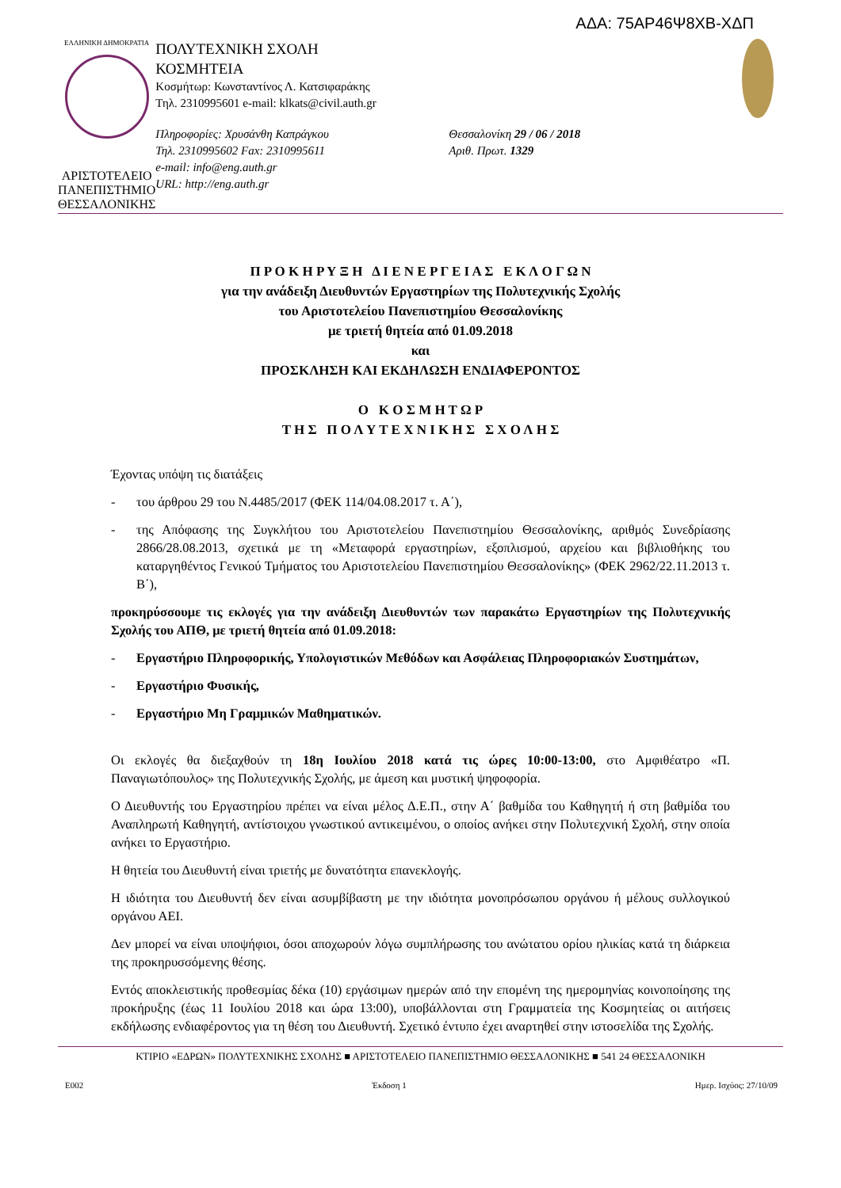ΑΔΑ: 75ΑΡ46Ψ8ΧΒ-ΧΔΠ
ΕΛΛΗΝΙΚΗ ΔΗΜΟΚΡΑΤΙΑ
ΑΡΙΣΤΟΤΕΛΕΙΟ
ΠΑΝΕΠΙΣΤΗΜΙΟ
ΘΕΣΣΑΛΟΝΙΚΗΣ
ΠΟΛΥΤΕΧΝΙΚΗ ΣΧΟΛΗ
ΚΟΣΜΗΤΕΙΑ
Κοσμήτωρ: Κωνσταντίνος Λ. Κατσιφαράκης
Τηλ. 2310995601 e-mail: klkats@civil.auth.gr
Πληροφορίες: Χρυσάνθη Καπράγκου
Τηλ. 2310995602 Fax: 2310995611
e-mail: info@eng.auth.gr
URL: http://eng.auth.gr
Θεσσαλονίκη 29 / 06 / 2018
Αριθ. Πρωτ. 1329
Π Ρ Ο Κ Η Ρ Υ Ξ Η Δ Ι Ε Ν Ε Ρ Γ Ε Ι Α Σ Ε Κ Λ Ο Γ Ω Ν
για την ανάδειξη Διευθυντών Εργαστηρίων της Πολυτεχνικής Σχολής
του Αριστοτελείου Πανεπιστημίου Θεσσαλονίκης
με τριετή θητεία από 01.09.2018
και
ΠΡΟΣΚΛΗΣΗ ΚΑΙ ΕΚΔΗΛΩΣΗ ΕΝΔΙΑΦΕΡΟΝΤΟΣ
Ο Κ Ο Σ Μ Η Τ Ω Ρ
Τ Η Σ Π Ο Λ Υ Τ Ε Χ Ν Ι Κ Η Σ Σ Χ Ο Λ Η Σ
Έχοντας υπόψη τις διατάξεις
- του άρθρου 29 του Ν.4485/2017 (ΦΕΚ 114/04.08.2017 τ. Α΄),
- της Απόφασης της Συγκλήτου του Αριστοτελείου Πανεπιστημίου Θεσσαλονίκης, αριθμός Συνεδρίασης 2866/28.08.2013, σχετικά με τη «Μεταφορά εργαστηρίων, εξοπλισμού, αρχείου και βιβλιοθήκης του καταργηθέντος Γενικού Τμήματος του Αριστοτελείου Πανεπιστημίου Θεσσαλονίκης» (ΦΕΚ 2962/22.11.2013 τ. Β΄),
προκηρύσσουμε τις εκλογές για την ανάδειξη Διευθυντών των παρακάτω Εργαστηρίων της Πολυτεχνικής Σχολής του ΑΠΘ, με τριετή θητεία από 01.09.2018:
- Εργαστήριο Πληροφορικής, Υπολογιστικών Μεθόδων και Ασφάλειας Πληροφοριακών Συστημάτων,
- Εργαστήριο Φυσικής,
- Εργαστήριο Μη Γραμμικών Μαθηματικών.
Οι εκλογές θα διεξαχθούν τη 18η Ιουλίου 2018 κατά τις ώρες 10:00-13:00, στο Αμφιθέατρο «Π. Παναγιωτόπουλος» της Πολυτεχνικής Σχολής, με άμεση και μυστική ψηφοφορία.
Ο Διευθυντής του Εργαστηρίου πρέπει να είναι μέλος Δ.Ε.Π., στην Α΄ βαθμίδα του Καθηγητή ή στη βαθμίδα του Αναπληρωτή Καθηγητή, αντίστοιχου γνωστικού αντικειμένου, ο οποίος ανήκει στην Πολυτεχνική Σχολή, στην οποία ανήκει το Εργαστήριο.
Η θητεία του Διευθυντή είναι τριετής με δυνατότητα επανεκλογής.
Η ιδιότητα του Διευθυντή δεν είναι ασυμβίβαστη με την ιδιότητα μονοπρόσωπου οργάνου ή μέλους συλλογικού οργάνου ΑΕΙ.
Δεν μπορεί να είναι υποψήφιοι, όσοι αποχωρούν λόγω συμπλήρωσης του ανώτατου ορίου ηλικίας κατά τη διάρκεια της προκηρυσσόμενης θέσης.
Εντός αποκλειστικής προθεσμίας δέκα (10) εργάσιμων ημερών από την επομένη της ημερομηνίας κοινοποίησης της προκήρυξης (έως 11 Ιουλίου 2018 και ώρα 13:00), υποβάλλονται στη Γραμματεία της Κοσμητείας οι αιτήσεις εκδήλωσης ενδιαφέροντος για τη θέση του Διευθυντή. Σχετικό έντυπο έχει αναρτηθεί στην ιστοσελίδα της Σχολής.
ΚΤΙΡΙΟ «ΕΔΡΩΝ» ΠΟΛΥΤΕΧΝΙΚΗΣ ΣΧΟΛΗΣ ■ ΑΡΙΣΤΟΤΕΛΕΙΟ ΠΑΝΕΠΙΣΤΗΜΙΟ ΘΕΣΣΑΛΟΝΙΚΗΣ ■ 541 24 ΘΕΣΣΑΛΟΝΙΚΗ
Ε002 Έκδοση 1 Ημερ. Ισχύος: 27/10/09